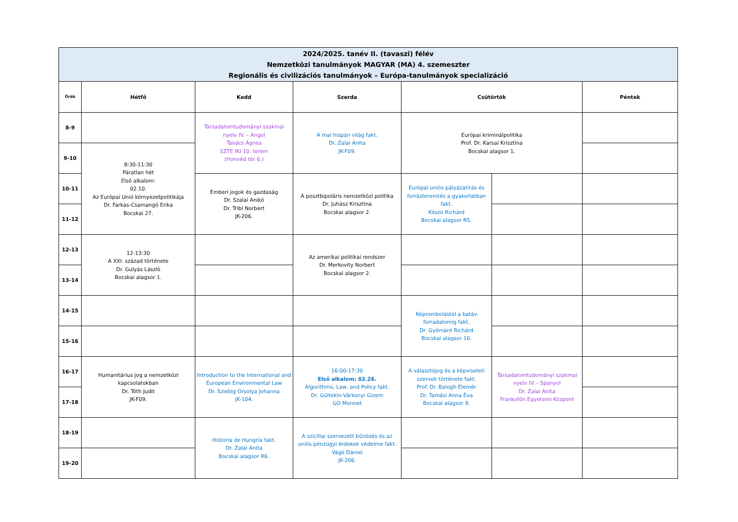| 2024/2025. tanév II. (tavaszi) félév Nemzetközi tanulmányok MAGYAR (MA) 4. szemeszter Regionális és civilizációs tanulmányok – Európa-tanulmányok specializáció | | | | | | |
| Órák | Hétfő | Kedd | Szerda | Csütörtök | | Péntek |
| 8-9 | | Társadalomtudományi szakmai nyelv IV. – Angol Tanács Ágnes SZTE IKI 10. terem (Honvéd tér 6.) | A mai hispán világ fakt. Dr. Zalai Anita JK-F09. | Európai kriminálpolitika Prof. Dr. Karsai Krisztina Bocskai alagsor 1. | | |
| 9-10 | 8:30-11:30 Páratlan hét Első alkalom: 02.10. Az Európai Unió környezetpolitikája Dr. Farkas-Csamangó Erika Bocskai 27. | | | | | |
| 10-11 | | Emberi jogok és gazdaság Dr. Szalai Anikó Dr. Tribl Norbert JK-206. | A posztbipoláris nemzetközi politika Dr. Juhász Krisztina Bocskai alagsor 2. | Európai uniós pályázatírás és forrásteremtés a gyakorlatban fakt. Kószó Richárd Bocskai alagsor R5. | | |
| 11-12 | | | | | | |
| 12-13 | 12-13:30 A XXI. század története Dr. Gulyás László Bocskai alagsor 1. | | Az amerikai politikai rendszer Dr. Merkovity Norbert Bocskai alagsor 2. | | | |
| 13-14 | | | | | | |
| 14-15 | | | | Képrombolástól a batáv forradalomig fakt. Dr. Gyémánt Richárd Bocskai alagsor 10. | | |
| 15-16 | | | | | | |
| 16-17 | Humanitárius jog a nemzetközi kapcsolatokban Dr. Tóth Judit JK-F09. | Introduction to the International and European Environmental Law Dr. Sziebig Orsolya Johanna JK-104. | 16:00-17:30 Első alkalom: 02.26. Algorithms, Law, and Policy fakt. Dr. Gültekin-Várkonyi Gizem GO Monnet | A választójog és a képviseleti szervek története fakt. Prof. Dr. Balogh Elemér Dr. Tamási Anna Éva Bocskai alagsor 9. | Társadalomtudományi szakmai nyelv IV. - Spanyol Dr. Zalai Anita Frankofón Egyetemi Központ | |
| 17-18 | | | | | | |
| 18-19 | | Historia de Hungría fakt. Dr. Zalai Anita Bocskai alagsor R6. | A szicíliai szervezett bűnözés és az uniós pénzügyi érdekek védelme fakt. Vágó Dániel JK-206. | | | |
| 19-20 | | | | | | |